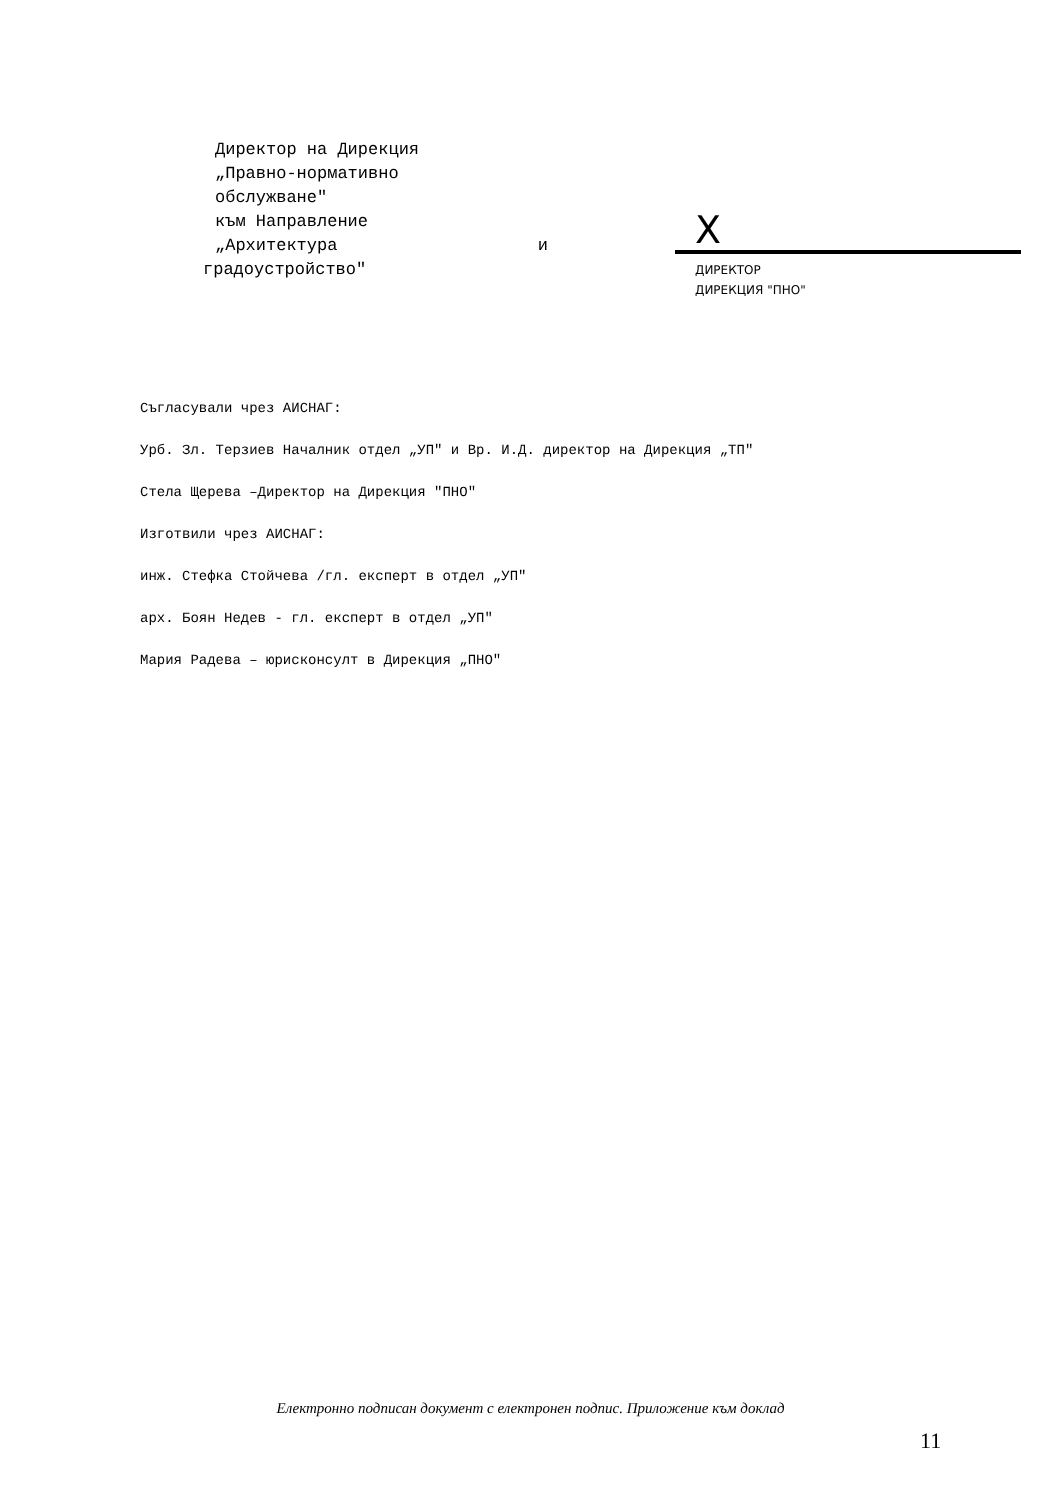Директор на Дирекция
„Правно-нормативно
обслужване"
към Направление
„Архитектура и
градоустройство"
X
ДИРЕКТОР
ДИРЕКЦИЯ "ПНО"
Съгласували чрез АИСНАГ:
Урб. Зл. Терзиев Началник отдел „УП" и Вр. И.Д. директор на Дирекция „ТП"
Стела Щерева –Директор на Дирекция "ПНО"
Изготвили чрез АИСНАГ:
инж. Стефка Стойчева /гл. експерт в отдел „УП"
арх. Боян Недев - гл. експерт в отдел „УП"
Мария Радева – юрисконсулт в Дирекция „ПНО"
Електронно подписан документ с електронен подпис. Приложение към доклад
11